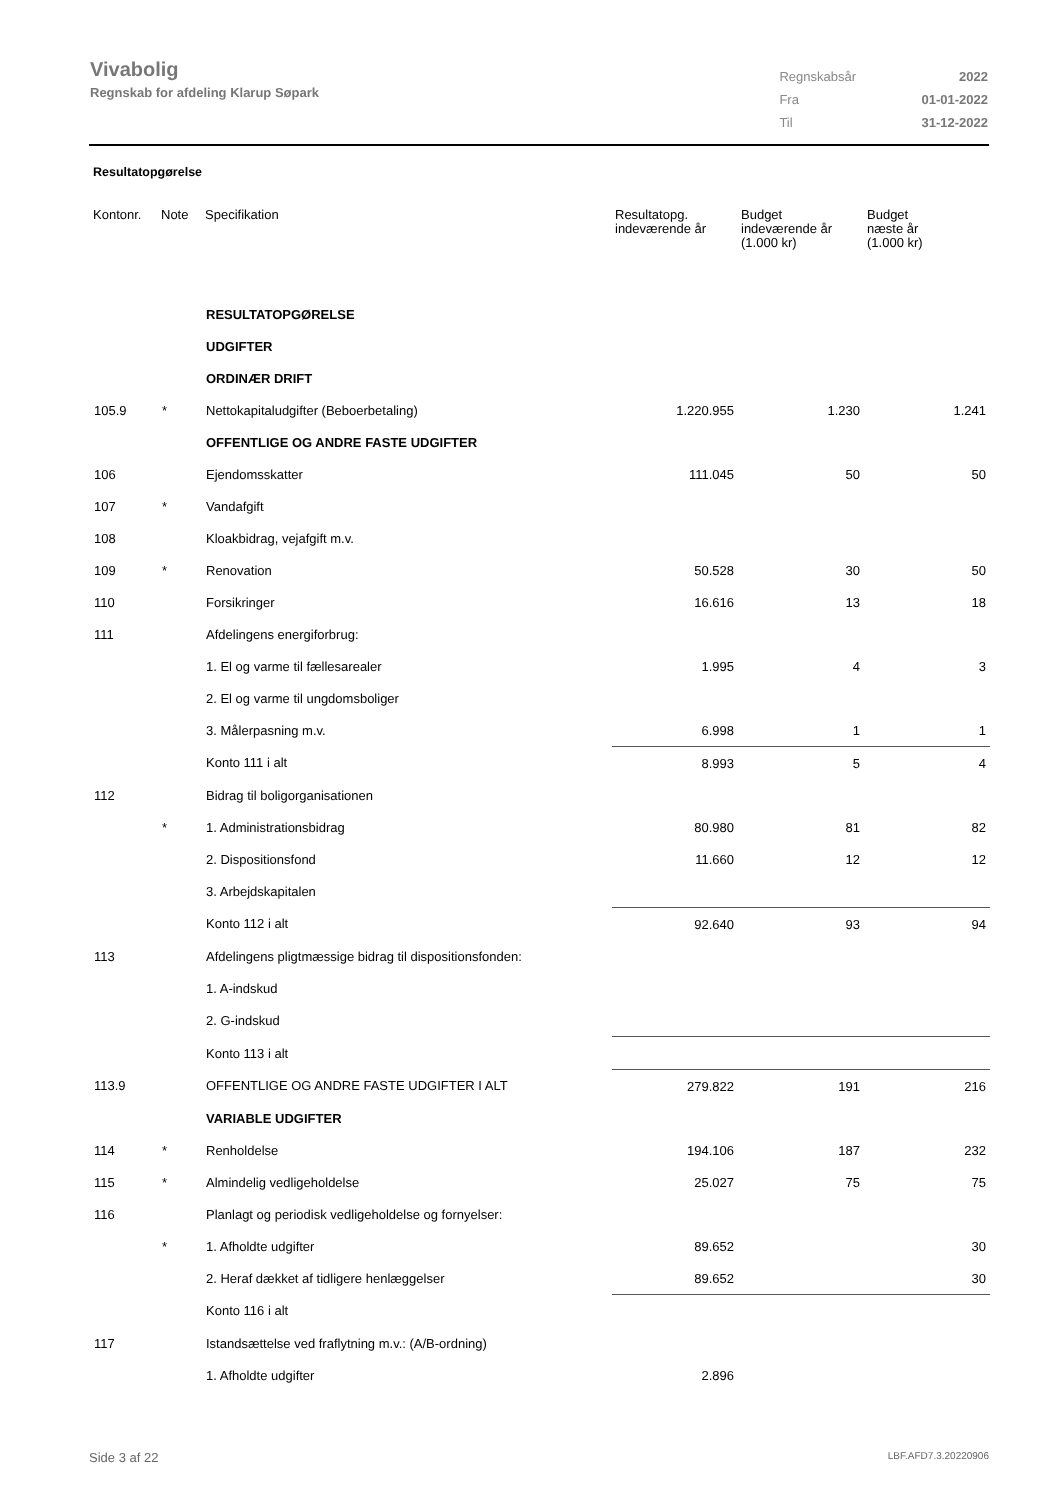Vivabolig
Regnskab for afdeling Klarup Søpark
| Regnskabsår | 2022 |
| Fra | 01-01-2022 |
| Til | 31-12-2022 |
Resultatopgørelse
| Kontonr. | Note | Specifikation | Resultatopg. indeværende år | Budget indeværende år (1.000 kr) | Budget næste år (1.000 kr) |
| --- | --- | --- | --- | --- | --- |
| | | RESULTATOPGØRELSE | | | |
| | | UDGIFTER | | | |
| | | ORDINÆR DRIFT | | | |
| 105.9 | * | Nettokapitaludgifter (Beboerbetaling) | 1.220.955 | 1.230 | 1.241 |
| | | OFFENTLIGE OG ANDRE FASTE UDGIFTER | | | |
| 106 | | Ejendomsskatter | 111.045 | 50 | 50 |
| 107 | * | Vandafgift | | | |
| 108 | | Kloakbidrag, vejafgift m.v. | | | |
| 109 | * | Renovation | 50.528 | 30 | 50 |
| 110 | | Forsikringer | 16.616 | 13 | 18 |
| 111 | | Afdelingens energiforbrug: | | | |
| | | 1. El og varme til fællesarealer | 1.995 | 4 | 3 |
| | | 2. El og varme til ungdomsboliger | | | |
| | | 3. Målerpasning m.v. | 6.998 | 1 | 1 |
| | | Konto 111 i alt | 8.993 | 5 | 4 |
| 112 | | Bidrag til boligorganisationen | | | |
| | * | 1. Administrationsbidrag | 80.980 | 81 | 82 |
| | | 2. Dispositionsfond | 11.660 | 12 | 12 |
| | | 3. Arbejdskapitalen | | | |
| | | Konto 112 i alt | 92.640 | 93 | 94 |
| 113 | | Afdelingens pligtmæssige bidrag til dispositionsfonden: | | | |
| | | 1. A-indskud | | | |
| | | 2. G-indskud | | | |
| | | Konto 113 i alt | | | |
| 113.9 | | OFFENTLIGE OG ANDRE FASTE UDGIFTER I ALT | 279.822 | 191 | 216 |
| | | VARIABLE UDGIFTER | | | |
| 114 | * | Renholdelse | 194.106 | 187 | 232 |
| 115 | * | Almindelig vedligeholdelse | 25.027 | 75 | 75 |
| 116 | | Planlagt og periodisk vedligeholdelse og fornyelser: | | | |
| | * | 1. Afholdte udgifter | 89.652 | | 30 |
| | | 2. Heraf dækket af tidligere henlæggelser | 89.652 | | 30 |
| | | Konto 116 i alt | | | |
| 117 | | Istandsættelse ved fraflytning m.v.: (A/B-ordning) | | | |
| | | 1. Afholdte udgifter | 2.896 | | |
Side 3 af 22 LBF.AFD7.3.20220906